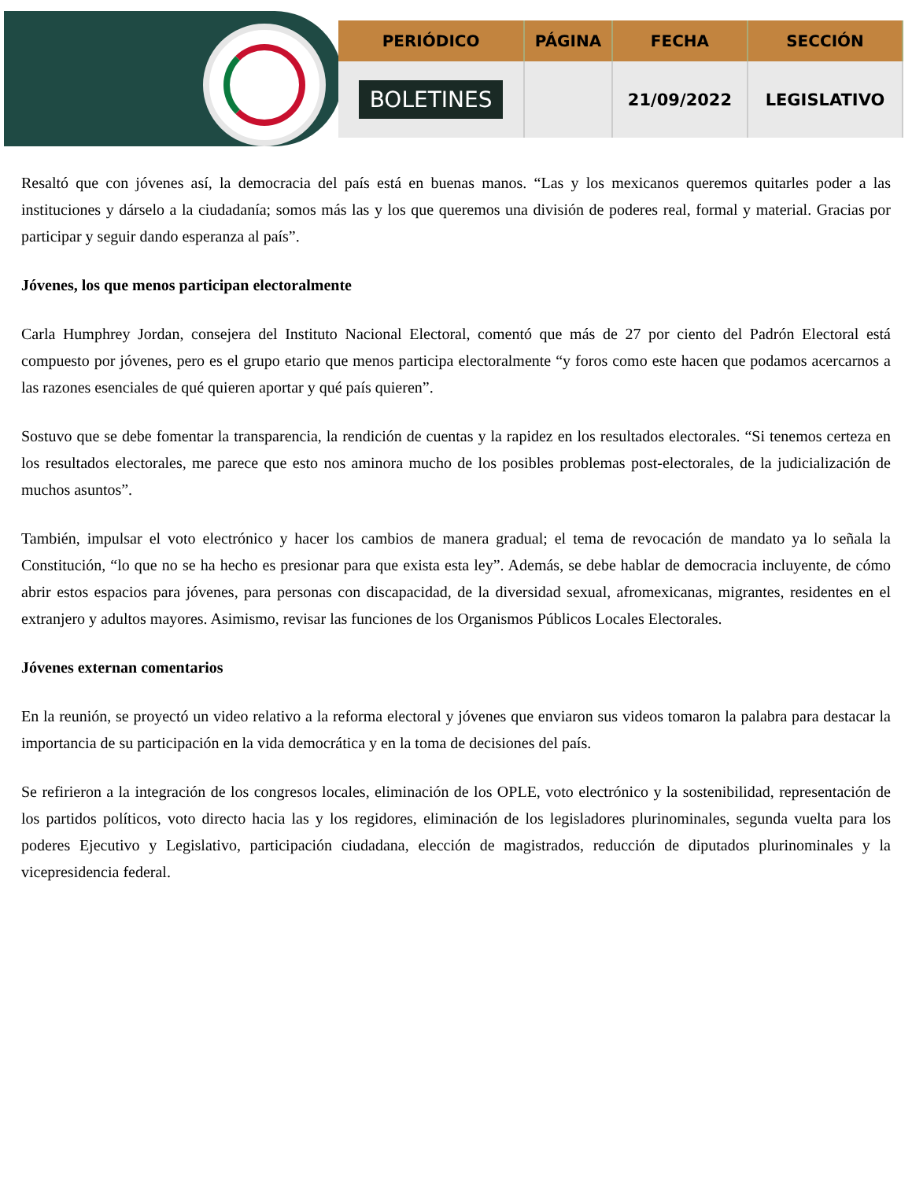| PERIÓDICO | PÁGINA | FECHA | SECCIÓN |
| --- | --- | --- | --- |
| BOLETINES | | 21/09/2022 | LEGISLATIVO |
Resaltó que con jóvenes así, la democracia del país está en buenas manos. “Las y los mexicanos queremos quitarles poder a las instituciones y dárselo a la ciudadanía; somos más las y los que queremos una división de poderes real, formal y material. Gracias por participar y seguir dando esperanza al país”.
Jóvenes, los que menos participan electoralmente
Carla Humphrey Jordan, consejera del Instituto Nacional Electoral, comentó que más de 27 por ciento del Padrón Electoral está compuesto por jóvenes, pero es el grupo etario que menos participa electoralmente “y foros como este hacen que podamos acercarnos a las razones esenciales de qué quieren aportar y qué país quieren”.
Sostuvo que se debe fomentar la transparencia, la rendición de cuentas y la rapidez en los resultados electorales. “Si tenemos certeza en los resultados electorales, me parece que esto nos aminora mucho de los posibles problemas post-electorales, de la judicialización de muchos asuntos”.
También, impulsar el voto electrónico y hacer los cambios de manera gradual; el tema de revocación de mandato ya lo señala la Constitución, “lo que no se ha hecho es presionar para que exista esta ley”. Además, se debe hablar de democracia incluyente, de cómo abrir estos espacios para jóvenes, para personas con discapacidad, de la diversidad sexual, afromexicanas, migrantes, residentes en el extranjero y adultos mayores. Asimismo, revisar las funciones de los Organismos Públicos Locales Electorales.
Jóvenes externan comentarios
En la reunión, se proyectó un video relativo a la reforma electoral y jóvenes que enviaron sus videos tomaron la palabra para destacar la importancia de su participación en la vida democrática y en la toma de decisiones del país.
Se refirieron a la integración de los congresos locales, eliminación de los OPLE, voto electrónico y la sostenibilidad, representación de los partidos políticos, voto directo hacia las y los regidores, eliminación de los legisladores plurinominales, segunda vuelta para los poderes Ejecutivo y Legislativo, participación ciudadana, elección de magistrados, reducción de diputados plurinominales y la vicepresidencia federal.